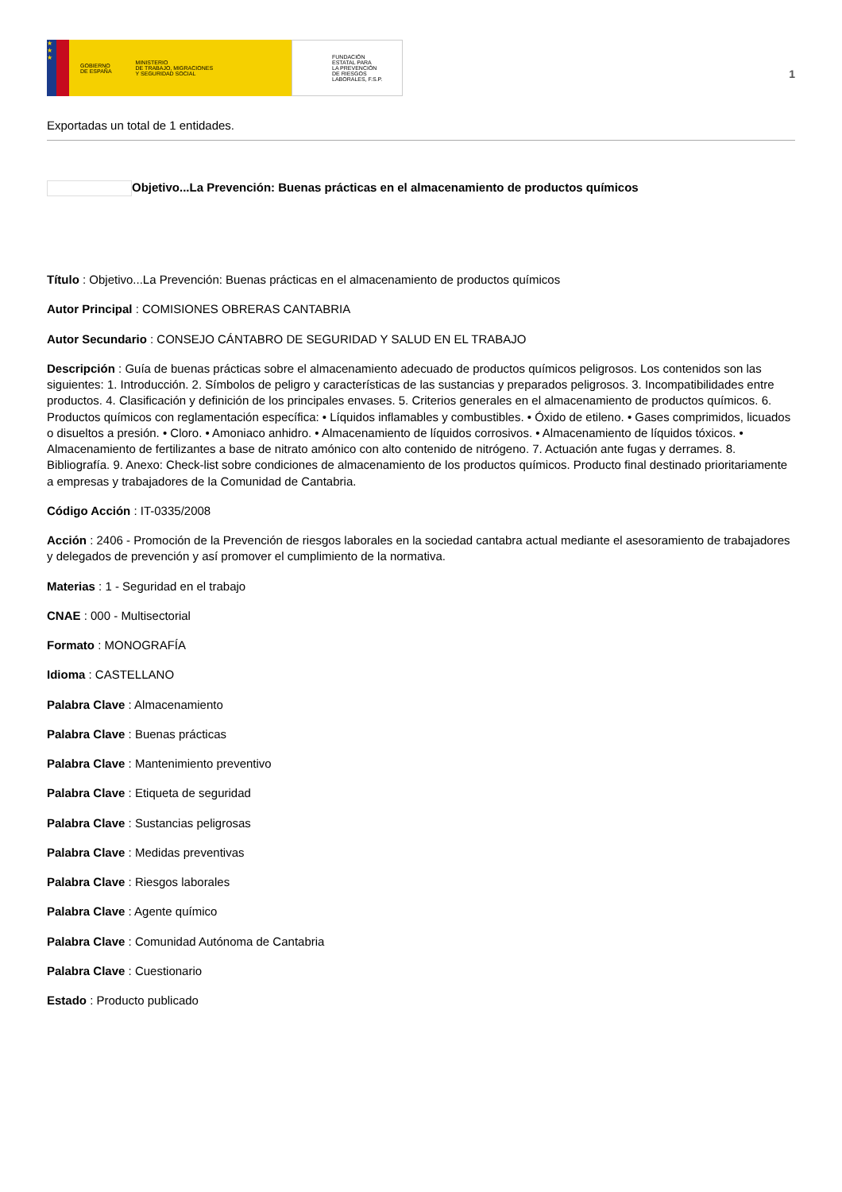★
★
★
GOBIERNO
DE ESPAÑA MINISTERIO
DE TRABAJO, MIGRACIONES
Y SEGURIDAD SOCIAL
FUNDACIÓN
ESTATAL PARA
LA PREVENCIÓN
DE RIESGOS
LABORALES, F.S.P.
1
Exportadas un total de 1 entidades.
Objetivo...La Prevención: Buenas prácticas en el almacenamiento de productos químicos
Título : Objetivo...La Prevención: Buenas prácticas en el almacenamiento de productos químicos
Autor Principal : COMISIONES OBRERAS CANTABRIA
Autor Secundario : CONSEJO CÁNTABRO DE SEGURIDAD Y SALUD EN EL TRABAJO
Descripción : Guía de buenas prácticas sobre el almacenamiento adecuado de productos químicos peligrosos. Los contenidos son las siguientes: 1. Introducción. 2. Símbolos de peligro y características de las sustancias y preparados peligrosos. 3. Incompatibilidades entre productos. 4. Clasificación y definición de los principales envases. 5. Criterios generales en el almacenamiento de productos químicos. 6. Productos químicos con reglamentación específica: • Líquidos inflamables y combustibles. • Óxido de etileno. • Gases comprimidos, licuados o disueltos a presión. • Cloro. • Amoniaco anhidro. • Almacenamiento de líquidos corrosivos. • Almacenamiento de líquidos tóxicos. • Almacenamiento de fertilizantes a base de nitrato amónico con alto contenido de nitrógeno. 7. Actuación ante fugas y derrames. 8. Bibliografía. 9. Anexo: Check-list sobre condiciones de almacenamiento de los productos químicos. Producto final destinado prioritariamente a empresas y trabajadores de la Comunidad de Cantabria.
Código Acción : IT-0335/2008
Acción : 2406 - Promoción de la Prevención de riesgos laborales en la sociedad cantabra actual mediante el asesoramiento de trabajadores y delegados de prevención y así promover el cumplimiento de la normativa.
Materias : 1 - Seguridad en el trabajo
CNAE : 000 - Multisectorial
Formato : MONOGRAFÍA
Idioma : CASTELLANO
Palabra Clave : Almacenamiento
Palabra Clave : Buenas prácticas
Palabra Clave : Mantenimiento preventivo
Palabra Clave : Etiqueta de seguridad
Palabra Clave : Sustancias peligrosas
Palabra Clave : Medidas preventivas
Palabra Clave : Riesgos laborales
Palabra Clave : Agente químico
Palabra Clave : Comunidad Autónoma de Cantabria
Palabra Clave : Cuestionario
Estado : Producto publicado